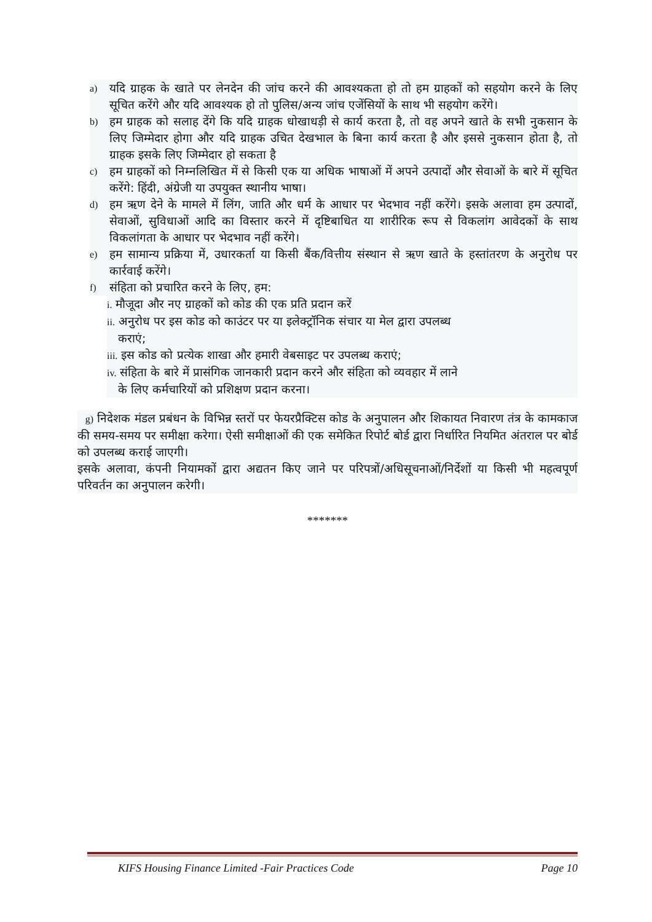a) यदि ग्राहक के खाते पर लेनदेन की जांच करने की आवश्यकता हो तो हम ग्राहकों को सहयोग करने के लिए सूचित करेंगे और यदि आवश्यक हो तो पुलिस/अन्य जांच एजेंसियों के साथ भी सहयोग करेंगे।
b) हम ग्राहक को सलाह देंगे कि यदि ग्राहक धोखाधड़ी से कार्य करता है, तो वह अपने खाते के सभी नुकसान के लिए जिम्मेदार होगा और यदि ग्राहक उचित देखभाल के बिना कार्य करता है और इससे नुकसान होता है, तो ग्राहक इसके लिए जिम्मेदार हो सकता है
c) हम ग्राहकों को निम्नलिखित में से किसी एक या अधिक भाषाओं में अपने उत्पादों और सेवाओं के बारे में सूचित करेंगे: हिंदी, अंग्रेजी या उपयुक्त स्थानीय भाषा।
d) हम ऋण देने के मामले में लिंग, जाति और धर्म के आधार पर भेदभाव नहीं करेंगे। इसके अलावा हम उत्पादों, सेवाओं, सुविधाओं आदि का विस्तार करने में दृष्टिबाधित या शारीरिक रूप से विकलांग आवेदकों के साथ विकलांगता के आधार पर भेदभाव नहीं करेंगे।
e) हम सामान्य प्रक्रिया में, उधारकर्ता या किसी बैंक/वित्तीय संस्थान से ऋण खाते के हस्तांतरण के अनुरोध पर कार्रवाई करेंगे।
f) संहिता को प्रचारित करने के लिए, हम:
i. मौजूदा और नए ग्राहकों को कोड की एक प्रति प्रदान करें
ii. अनुरोध पर इस कोड को काउंटर पर या इलेक्ट्रॉनिक संचार या मेल द्वारा उपलब्ध
कराएं;
iii. इस कोड को प्रत्येक शाखा और हमारी वेबसाइट पर उपलब्ध कराएं;
iv. संहिता के बारे में प्रासंगिक जानकारी प्रदान करने और संहिता को व्यवहार में लाने
के लिए कर्मचारियों को प्रशिक्षण प्रदान करना।
g) निदेशक मंडल प्रबंधन के विभिन्न स्तरों पर फेयरप्रैक्टिस कोड के अनुपालन और शिकायत निवारण तंत्र के कामकाज की समय-समय पर समीक्षा करेगा। ऐसी समीक्षाओं की एक समेकित रिपोर्ट बोर्ड द्वारा निर्धारित नियमित अंतराल पर बोर्ड को उपलब्ध कराई जाएगी।
इसके अलावा, कंपनी नियामकों द्वारा अद्यतन किए जाने पर परिपत्रों/अधिसूचनाओं/निर्देशों या किसी भी महत्वपूर्ण परिवर्तन का अनुपालन करेगी।
*******
KIFS Housing Finance Limited -Fair Practices Code Page 10